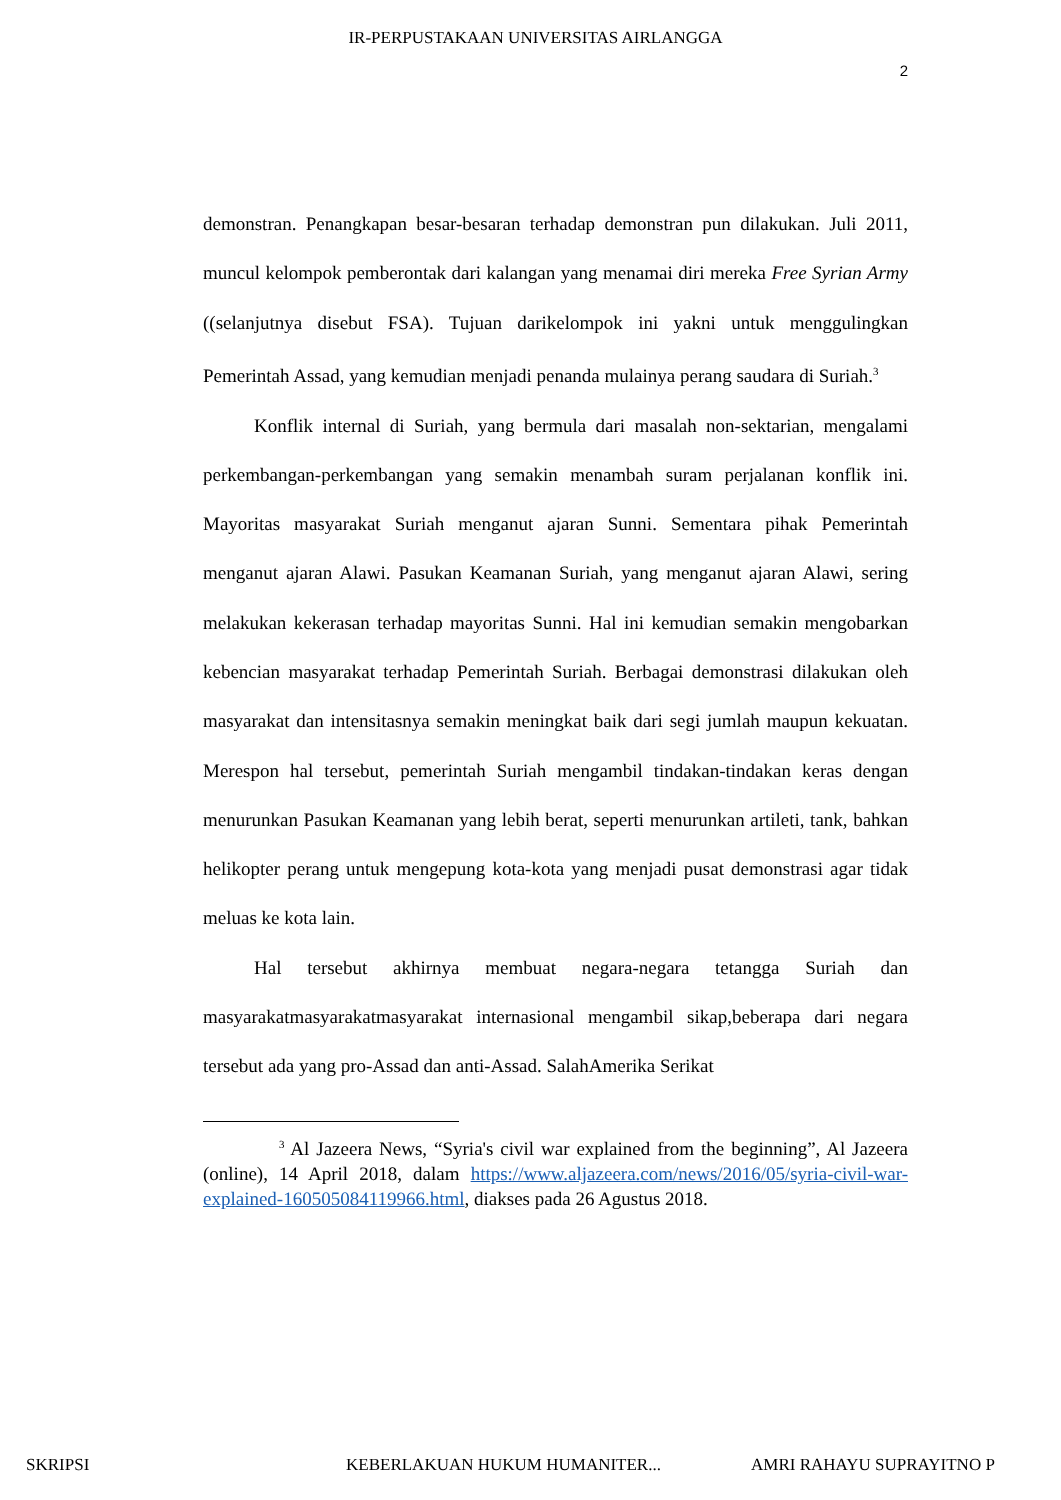IR-PERPUSTAKAAN UNIVERSITAS AIRLANGGA
2
demonstran. Penangkapan besar-besaran terhadap demonstran pun dilakukan. Juli 2011, muncul kelompok pemberontak dari kalangan yang menamai diri mereka Free Syrian Army ((selanjutnya disebut FSA). Tujuan darikelompok ini yakni untuk menggulingkan Pemerintah Assad, yang kemudian menjadi penanda mulainya perang saudara di Suriah.<sup>3</sup>
Konflik internal di Suriah, yang bermula dari masalah non-sektarian, mengalami perkembangan-perkembangan yang semakin menambah suram perjalanan konflik ini. Mayoritas masyarakat Suriah menganut ajaran Sunni. Sementara pihak Pemerintah menganut ajaran Alawi. Pasukan Keamanan Suriah, yang menganut ajaran Alawi, sering melakukan kekerasan terhadap mayoritas Sunni. Hal ini kemudian semakin mengobarkan kebencian masyarakat terhadap Pemerintah Suriah. Berbagai demonstrasi dilakukan oleh masyarakat dan intensitasnya semakin meningkat baik dari segi jumlah maupun kekuatan. Merespon hal tersebut, pemerintah Suriah mengambil tindakan-tindakan keras dengan menurunkan Pasukan Keamanan yang lebih berat, seperti menurunkan artileti, tank, bahkan helikopter perang untuk mengepung kota-kota yang menjadi pusat demonstrasi agar tidak meluas ke kota lain.
Hal tersebut akhirnya membuat negara-negara tetangga Suriah dan masyarakatmasyarakatmasyarakat internasional mengambil sikap,beberapa dari negara tersebut ada yang pro-Assad dan anti-Assad. SalahAmerika Serikat
<sup>3</sup> Al Jazeera News, “Syria's civil war explained from the beginning”, Al Jazeera (online), 14 April 2018, dalam https://www.aljazeera.com/news/2016/05/syria-civil-war-explained-160505084119966.html, diakses pada 26 Agustus 2018.
SKRIPSI KEBERLAKUAN HUKUM HUMANITER... AMRI RAHAYU SUPRAYITNO P